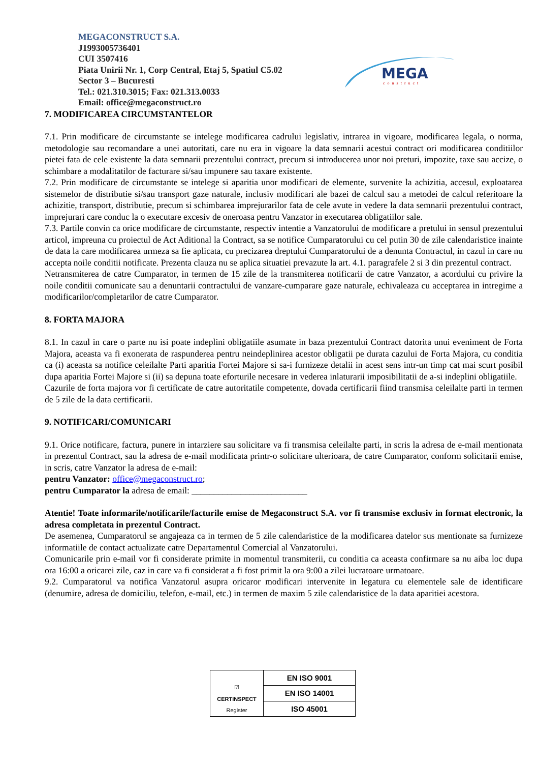MEGACONSTRUCT S.A.
J1993005736401
CUI 3507416
Piata Unirii Nr. 1, Corp Central, Etaj 5, Spatiul C5.02
Sector 3 – Bucuresti
Tel.: 021.310.3015; Fax: 021.313.0033
Email: office@megaconstruct.ro
MEGA
construct
7. MODIFICAREA CIRCUMSTANTELOR
7.1. Prin modificare de circumstante se intelege modificarea cadrului legislativ, intrarea in vigoare, modificarea legala, o norma, metodologie sau recomandare a unei autoritati, care nu era in vigoare la data semnarii acestui contract ori modificarea conditiilor pietei fata de cele existente la data semnarii prezentului contract, precum si introducerea unor noi preturi, impozite, taxe sau accize, o schimbare a modalitatilor de facturare si/sau impunere sau taxare existente.
7.2. Prin modificare de circumstante se intelege si aparitia unor modificari de elemente, survenite la achizitia, accesul, exploatarea sistemelor de distributie si/sau transport gaze naturale, inclusiv modificari ale bazei de calcul sau a metodei de calcul referitoare la achizitie, transport, distributie, precum si schimbarea imprejurarilor fata de cele avute in vedere la data semnarii prezentului contract, imprejurari care conduc la o executare excesiv de oneroasa pentru Vanzator in executarea obligatiilor sale.
7.3. Partile convin ca orice modificare de circumstante, respectiv intentie a Vanzatorului de modificare a pretului in sensul prezentului articol, impreuna cu proiectul de Act Aditional la Contract, sa se notifice Cumparatorului cu cel putin 30 de zile calendaristice inainte de data la care modificarea urmeza sa fie aplicata, cu precizarea dreptului Cumparatorului de a denunta Contractul, in cazul in care nu accepta noile conditii notificate. Prezenta clauza nu se aplica situatiei prevazute la art. 4.1. paragrafele 2 si 3 din prezentul contract.
Netransmiterea de catre Cumparator, in termen de 15 zile de la transmiterea notificarii de catre Vanzator, a acordului cu privire la noile conditii comunicate sau a denuntarii contractului de vanzare-cumparare gaze naturale, echivaleaza cu acceptarea in intregime a modificarilor/completarilor de catre Cumparator.
8. FORTA MAJORA
8.1. In cazul in care o parte nu isi poate indeplini obligatiile asumate in baza prezentului Contract datorita unui eveniment de Forta Majora, aceasta va fi exonerata de raspunderea pentru neindeplinirea acestor obligatii pe durata cazului de Forta Majora, cu conditia ca (i) aceasta sa notifice celeilalte Parti aparitia Fortei Majore si sa-i furnizeze detalii in acest sens intr-un timp cat mai scurt posibil dupa aparitia Fortei Majore si (ii) sa depuna toate eforturile necesare in vederea inlaturarii imposibilitatii de a-si indeplini obligatiile.
Cazurile de forta majora vor fi certificate de catre autoritatile competente, dovada certificarii fiind transmisa celeilalte parti in termen de 5 zile de la data certificarii.
9. NOTIFICARI/COMUNICARI
9.1. Orice notificare, factura, punere in intarziere sau solicitare va fi transmisa celeilalte parti, in scris la adresa de e-mail mentionata in prezentul Contract, sau la adresa de e-mail modificata printr-o solicitare ulterioara, de catre Cumparator, conform solicitarii emise, in scris, catre Vanzator la adresa de e-mail:
pentru Vanzator: office@megaconstruct.ro;
pentru Cumparator la adresa de email: __________________________
Atentie! Toate informarile/notificarile/facturile emise de Megaconstruct S.A. vor fi transmise exclusiv in format electronic, la adresa completata in prezentul Contract.
De asemenea, Cumparatorul se angajeaza ca in termen de 5 zile calendaristice de la modificarea datelor sus mentionate sa furnizeze informatiile de contact actualizate catre Departamentul Comercial al Vanzatorului.
Comunicarile prin e-mail vor fi considerate primite in momentul transmiterii, cu conditia ca aceasta confirmare sa nu aiba loc dupa ora 16:00 a oricarei zile, caz in care va fi considerat a fi fost primit la ora 9:00 a zilei lucratoare urmatoare.
9.2. Cumparatorul va notifica Vanzatorul asupra oricaror modificari intervenite in legatura cu elementele sale de identificare (denumire, adresa de domiciliu, telefon, e-mail, etc.) in termen de maxim 5 zile calendaristice de la data aparitiei acestora.
☑
CERTINSPECT
Register
EN ISO 9001
EN ISO 14001
ISO 45001